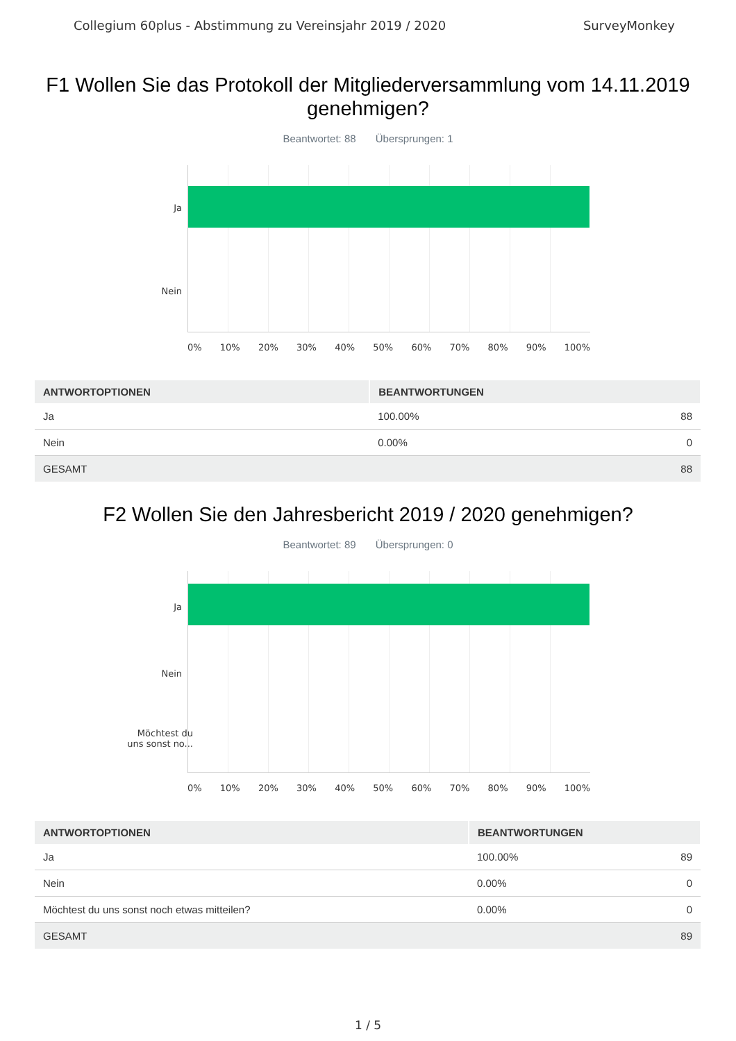Collegium 60plus - Abstimmung zu Vereinsjahr 2019 / 2020 SurveyMonkey
F1 Wollen Sie das Protokoll der Mitgliederversammlung vom 14.11.2019 genehmigen?
Beantwortet: 88 Übersprungen: 1
Ja
Nein
0% 10% 20% 30% 40% 50% 60% 70% 80% 90% 100%
| ANTWORTOPTIONEN | BEANTWORTUNGEN | |
| --- | --- | --- |
| Ja | 100.00% | 88 |
| Nein | 0.00% | 0 |
| GESAMT | | 88 |
F2 Wollen Sie den Jahresbericht 2019 / 2020 genehmigen?
Beantwortet: 89 Übersprungen: 0
Ja
Nein
Möchtest du
uns sonst no...
0% 10% 20% 30% 40% 50% 60% 70% 80% 90% 100%
| ANTWORTOPTIONEN | BEANTWORTUNGEN | |
| --- | --- | --- |
| Ja | 100.00% | 89 |
| Nein | 0.00% | 0 |
| Möchtest du uns sonst noch etwas mitteilen? | 0.00% | 0 |
| GESAMT | | 89 |
1 / 5